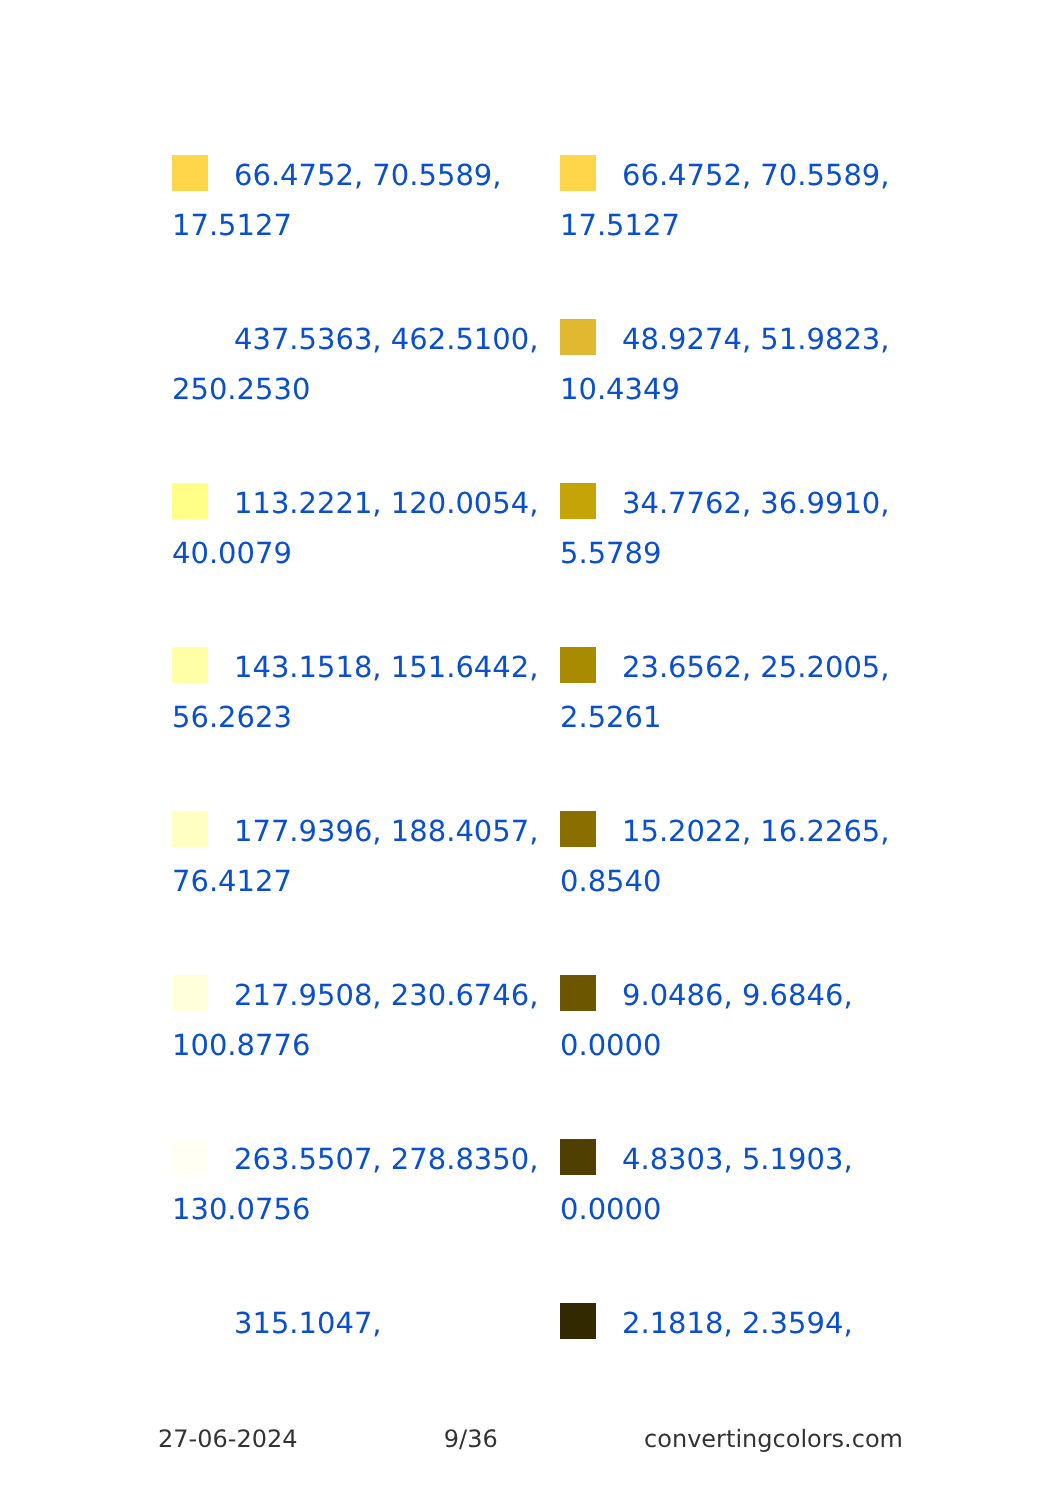66.4752, 70.5589, 17.5127
66.4752, 70.5589, 17.5127
437.5363, 462.5100, 250.2530
48.9274, 51.9823, 10.4349
113.2221, 120.0054, 40.0079
34.7762, 36.9910, 5.5789
143.1518, 151.6442, 56.2623
23.6562, 25.2005, 2.5261
177.9396, 188.4057, 76.4127
15.2022, 16.2265, 0.8540
217.9508, 230.6746, 100.8776
9.0486, 9.6846, 0.0000
263.5507, 278.8350, 130.0756
4.8303, 5.1903, 0.0000
315.1047,
2.1818, 2.3594,
27-06-2024 9/36 convertingcolors.com